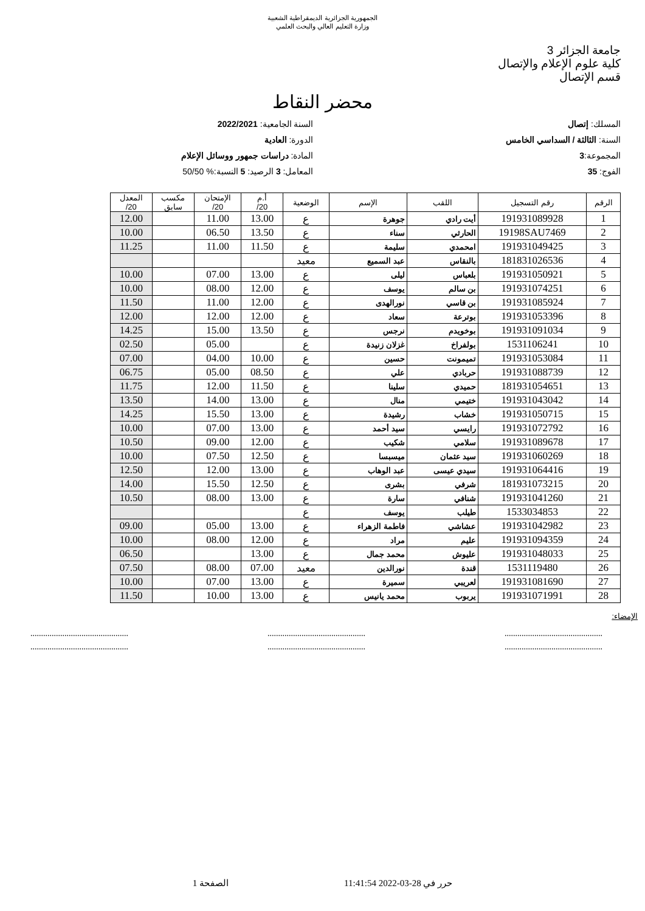الجمهورية الجزائرية الديمقراطية الشعبية
وزارة التعليم العالي والبحث العلمي
جامعة الجزائر 3
كلية علوم الإعلام والإتصال
قسم الإتصال
محضر النقاط
المسلك: إتصال
السنة: الثالثة / السداسي الخامس
المجموعة:3
الفوج: 35
السنة الجامعية: 2022/2021
الدورة: العادية
المادة: دراسات جمهور ووسائل الإعلام
المعامل: 3 الرصيد: 5 النسبة:% 50/50
| الرقم | رقم التسجيل | اللقب | الإسم | الوضعية | أ.م 20/ | الإمتحان 20/ | مكسب سابق | المعدل 20/ |
| --- | --- | --- | --- | --- | --- | --- | --- | --- |
| 1 | 191931089928 | أيت رادي | جوهرة | ع | 13.00 | 11.00 | | 12.00 |
| 2 | 19198SAU7469 | الحارثي | سناء | ع | 13.50 | 06.50 | | 10.00 |
| 3 | 191931049425 | امحمدي | سليمة | ع | 11.50 | 11.00 | | 11.25 |
| 4 | 181831026536 | بالنقاس | عبد السميع | معيد | | | | |
| 5 | 191931050921 | بلعباس | ليلى | ع | 13.00 | 07.00 | | 10.00 |
| 6 | 191931074251 | بن سالم | يوسف | ع | 12.00 | 08.00 | | 10.00 |
| 7 | 191931085924 | بن قاسي | نورالهدى | ع | 12.00 | 11.00 | | 11.50 |
| 8 | 191931053396 | بوترعة | سعاد | ع | 12.00 | 12.00 | | 12.00 |
| 9 | 191931091034 | بوخويدم | نرجس | ع | 13.50 | 15.00 | | 14.25 |
| 10 | 1531106241 | بولفراخ | غزلان زنيدة | ع | | 05.00 | | 02.50 |
| 11 | 191931053084 | تميمونت | حسين | ع | 10.00 | 04.00 | | 07.00 |
| 12 | 191931088739 | حربادي | علي | ع | 08.50 | 05.00 | | 06.75 |
| 13 | 181931054651 | حميدي | سلينا | ع | 11.50 | 12.00 | | 11.75 |
| 14 | 191931043042 | ختيمي | منال | ع | 13.00 | 14.00 | | 13.50 |
| 15 | 191931050715 | خشاب | رشيدة | ع | 13.00 | 15.50 | | 14.25 |
| 16 | 191931072792 | رايسي | سيد أحمد | ع | 13.00 | 07.00 | | 10.00 |
| 17 | 191931089678 | سلامي | شكيب | ع | 12.00 | 09.00 | | 10.50 |
| 18 | 191931060269 | سيد عثمان | ميسبسا | ع | 12.50 | 07.50 | | 10.00 |
| 19 | 191931064416 | سيدي عيسى | عبد الوهاب | ع | 13.00 | 12.00 | | 12.50 |
| 20 | 181931073215 | شرفي | بشرى | ع | 12.50 | 15.50 | | 14.00 |
| 21 | 191931041260 | شنافي | سارة | ع | 13.00 | 08.00 | | 10.50 |
| 22 | 1533034853 | طيلب | يوسف | ع | | | | |
| 23 | 191931042982 | عشاشي | فاطمة الزهراء | ع | 13.00 | 05.00 | | 09.00 |
| 24 | 191931094359 | عليم | مراد | ع | 12.00 | 08.00 | | 10.00 |
| 25 | 191931048033 | عليوش | محمد جمال | ع | 13.00 | | | 06.50 |
| 26 | 1531119480 | قندة | نورالدين | معيد | 07.00 | 08.00 | | 07.50 |
| 27 | 191931081690 | لعريبي | سميرة | ع | 13.00 | 07.00 | | 10.00 |
| 28 | 191931071991 | يربوب | محمد يانيس | ع | 13.00 | 10.00 | | 11.50 |
الإمضاء:
..............................................
..............................................
..............................................
..............................................
..............................................
..............................................
حرر في 28-03-2022 11:41:54 الصفحة 1